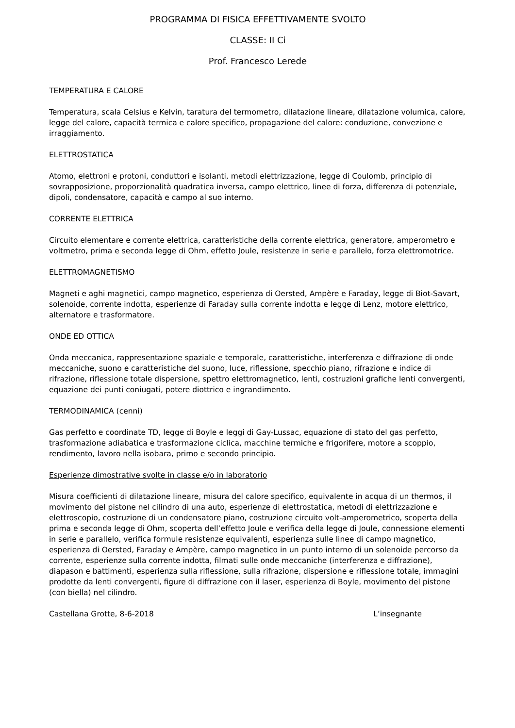PROGRAMMA DI FISICA EFFETTIVAMENTE SVOLTO
CLASSE: II Ci
Prof. Francesco Lerede
TEMPERATURA E CALORE
Temperatura, scala Celsius e Kelvin, taratura del termometro, dilatazione lineare, dilatazione volumica, calore, legge del calore, capacità termica e calore specifico, propagazione del calore: conduzione, convezione e irraggiamento.
ELETTROSTATICA
Atomo, elettroni e protoni, conduttori e isolanti, metodi elettrizzazione, legge di Coulomb, principio di sovrapposizione, proporzionalità quadratica inversa, campo elettrico, linee di forza, differenza di potenziale, dipoli, condensatore, capacità e campo al suo interno.
CORRENTE ELETTRICA
Circuito elementare e corrente elettrica, caratteristiche della corrente elettrica, generatore, amperometro e voltmetro, prima e seconda legge di Ohm, effetto Joule, resistenze in serie e parallelo, forza elettromotrice.
ELETTROMAGNETISMO
Magneti e aghi magnetici, campo magnetico, esperienza di Oersted, Ampère e Faraday, legge di Biot-Savart, solenoide, corrente indotta, esperienze di Faraday sulla corrente indotta e legge di Lenz, motore elettrico, alternatore e trasformatore.
ONDE ED OTTICA
Onda meccanica, rappresentazione spaziale e temporale, caratteristiche, interferenza e diffrazione di onde meccaniche, suono e caratteristiche del suono, luce, riflessione, specchio piano, rifrazione e indice di rifrazione, riflessione totale dispersione, spettro elettromagnetico, lenti, costruzioni grafiche lenti convergenti, equazione dei punti coniugati, potere diottrico e ingrandimento.
TERMODINAMICA (cenni)
Gas perfetto e coordinate TD, legge di Boyle e leggi di Gay-Lussac, equazione di stato del gas perfetto, trasformazione adiabatica e trasformazione ciclica, macchine termiche e frigorifere, motore a scoppio, rendimento, lavoro nella isobara, primo e secondo principio.
Esperienze dimostrative svolte in classe e/o in laboratorio
Misura coefficienti di dilatazione lineare, misura del calore specifico, equivalente in acqua di un thermos, il movimento del pistone nel cilindro di una auto, esperienze di elettrostatica, metodi di elettrizzazione e elettroscopio, costruzione di un condensatore piano, costruzione circuito volt-amperometrico, scoperta della prima e seconda legge di Ohm, scoperta dell’effetto Joule e verifica della legge di Joule, connessione elementi in serie e parallelo, verifica formule resistenze equivalenti, esperienza sulle linee di campo magnetico, esperienza di Oersted, Faraday e Ampère, campo magnetico in un punto interno di un solenoide percorso da corrente, esperienze sulla corrente indotta, filmati sulle onde meccaniche (interferenza e diffrazione), diapason e battimenti, esperienza sulla riflessione, sulla rifrazione, dispersione e riflessione totale, immagini prodotte da lenti convergenti, figure di diffrazione con il laser, esperienza di Boyle, movimento del pistone (con biella) nel cilindro.
Castellana Grotte, 8-6-2018 L’insegnante